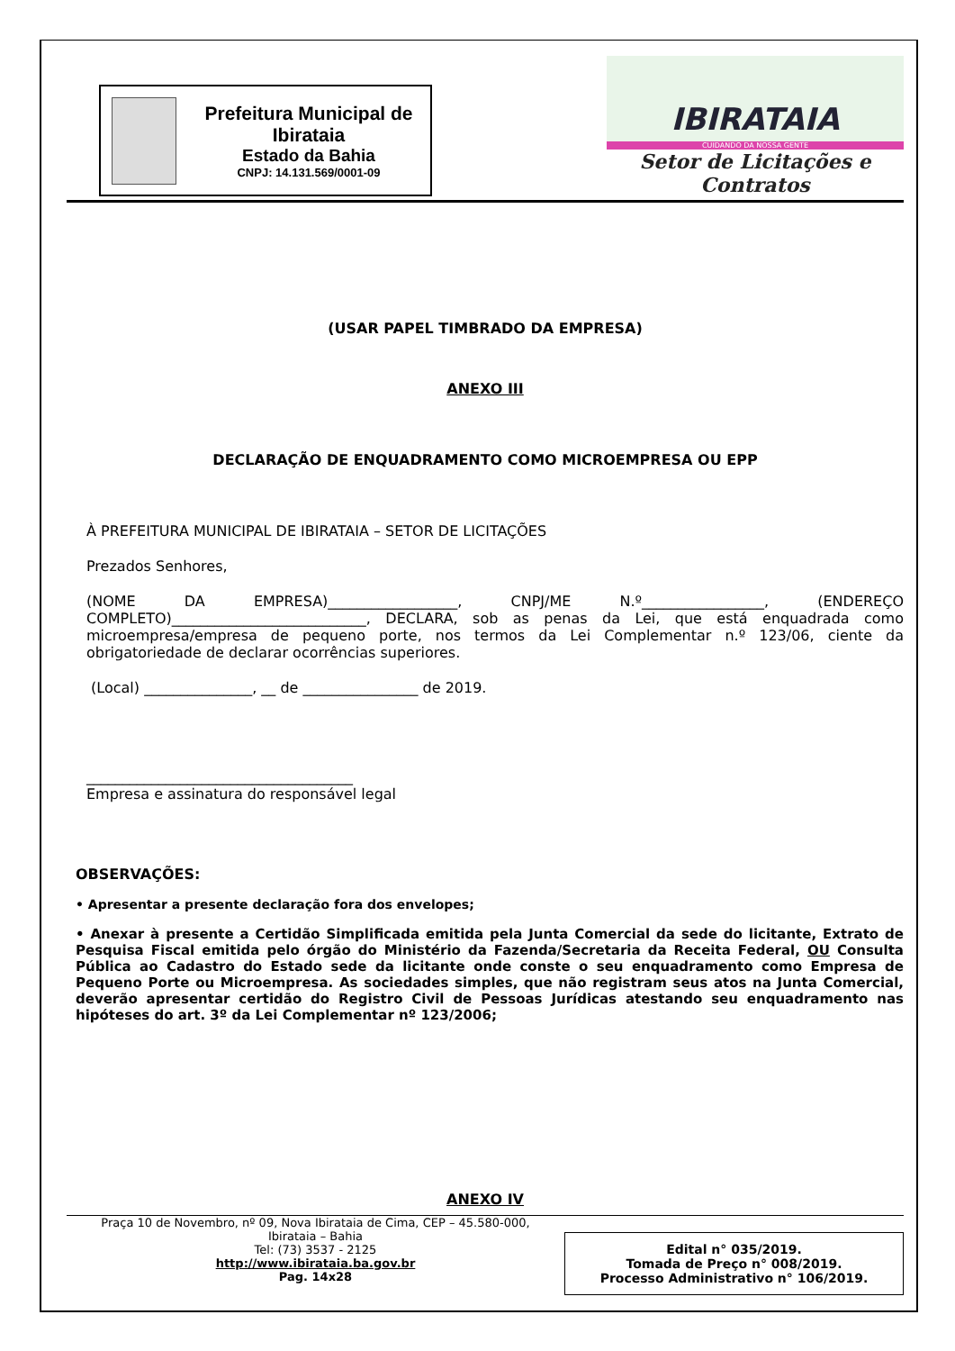Prefeitura Municipal de Ibirataia
Estado da Bahia
CNPJ: 14.131.569/0001-09
IBIRATAIA
CUIDANDO DA NOSSA GENTE
Setor de Licitações e Contratos
(USAR PAPEL TIMBRADO DA EMPRESA)
ANEXO III
DECLARAÇÃO DE ENQUADRAMENTO COMO MICROEMPRESA OU EPP
À PREFEITURA MUNICIPAL DE IBIRATAIA – SETOR DE LICITAÇÕES
Prezados Senhores,
(NOME DA EMPRESA)__________________, CNPJ/ME N.º_________________, (ENDEREÇO COMPLETO)___________________________, DECLARA, sob as penas da Lei, que está enquadrada como microempresa/empresa de pequeno porte, nos termos da Lei Complementar n.º 123/06, ciente da obrigatoriedade de declarar ocorrências superiores.
(Local) _______________, __ de ________________ de 2019.
_____________________________________
Empresa e assinatura do responsável legal
OBSERVAÇÕES:
• Apresentar a presente declaração fora dos envelopes;
• Anexar à presente a Certidão Simplificada emitida pela Junta Comercial da sede do licitante, Extrato de Pesquisa Fiscal emitida pelo órgão do Ministério da Fazenda/Secretaria da Receita Federal, OU Consulta Pública ao Cadastro do Estado sede da licitante onde conste o seu enquadramento como Empresa de Pequeno Porte ou Microempresa. As sociedades simples, que não registram seus atos na Junta Comercial, deverão apresentar certidão do Registro Civil de Pessoas Jurídicas atestando seu enquadramento nas hipóteses do art. 3º da Lei Complementar nº 123/2006;
ANEXO IV
Praça 10 de Novembro, nº 09, Nova Ibirataia de Cima, CEP – 45.580-000,
Ibirataia – Bahia
Tel: (73) 3537 - 2125
http://www.ibirataia.ba.gov.br
Pag. 14x28
Edital n° 035/2019.
Tomada de Preço n° 008/2019.
Processo Administrativo n° 106/2019.